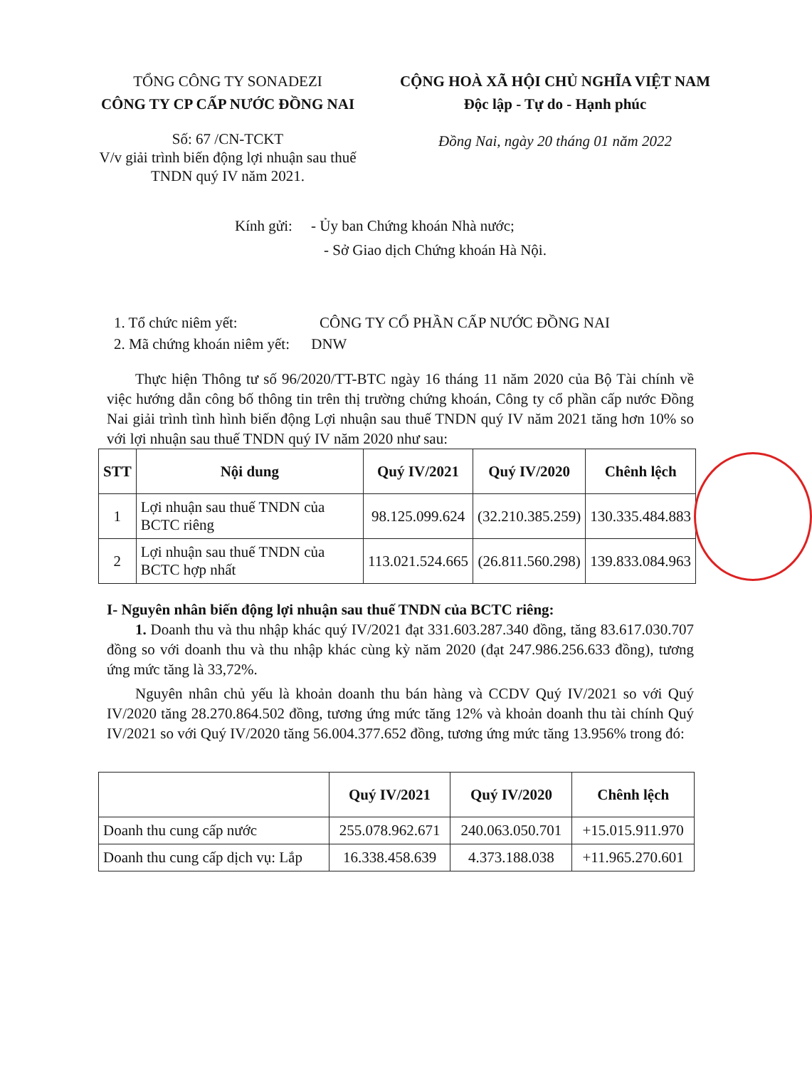TỔNG CÔNG TY SONADEZI
CÔNG TY CP CẤP NƯỚC ĐỒNG NAI
CỘNG HOÀ XÃ HỘI CHỦ NGHĨA VIỆT NAM
Độc lập - Tự do - Hạnh phúc
Số: 67 /CN-TCKT
V/v giải trình biến động lợi nhuận sau thuế TNDN quý IV năm 2021.
Đồng Nai, ngày 20 tháng 01 năm 2022
Kính gửi: - Ủy ban Chứng khoán Nhà nước;
- Sở Giao dịch Chứng khoán Hà Nội.
1. Tổ chức niêm yết: CÔNG TY CỔ PHẦN CẤP NƯỚC ĐỒNG NAI
2. Mã chứng khoán niêm yết: DNW
Thực hiện Thông tư số 96/2020/TT-BTC ngày 16 tháng 11 năm 2020 của Bộ Tài chính về việc hướng dẫn công bố thông tin trên thị trường chứng khoán, Công ty cổ phần cấp nước Đồng Nai giải trình tình hình biến động Lợi nhuận sau thuế TNDN quý IV năm 2021 tăng hơn 10% so với lợi nhuận sau thuế TNDN quý IV năm 2020 như sau:
| STT | Nội dung | Quý IV/2021 | Quý IV/2020 | Chênh lệch |
| --- | --- | --- | --- | --- |
| 1 | Lợi nhuận sau thuế TNDN của BCTC riêng | 98.125.099.624 | (32.210.385.259) | 130.335.484.883 |
| 2 | Lợi nhuận sau thuế TNDN của BCTC hợp nhất | 113.021.524.665 | (26.811.560.298) | 139.833.084.963 |
I- Nguyên nhân biến động lợi nhuận sau thuế TNDN của BCTC riêng:
1. Doanh thu và thu nhập khác quý IV/2021 đạt 331.603.287.340 đồng, tăng 83.617.030.707 đồng so với doanh thu và thu nhập khác cùng kỳ năm 2020 (đạt 247.986.256.633 đồng), tương ứng mức tăng là 33,72%.
Nguyên nhân chủ yếu là khoản doanh thu bán hàng và CCDV Quý IV/2021 so với Quý IV/2020 tăng 28.270.864.502 đồng, tương ứng mức tăng 12% và khoản doanh thu tài chính Quý IV/2021 so với Quý IV/2020 tăng 56.004.377.652 đồng, tương ứng mức tăng 13.956% trong đó:
| | Quý IV/2021 | Quý IV/2020 | Chênh lệch |
| --- | --- | --- | --- |
| Doanh thu cung cấp nước | 255.078.962.671 | 240.063.050.701 | +15.015.911.970 |
| Doanh thu cung cấp dịch vụ: Lắp | 16.338.458.639 | 4.373.188.038 | +11.965.270.601 |